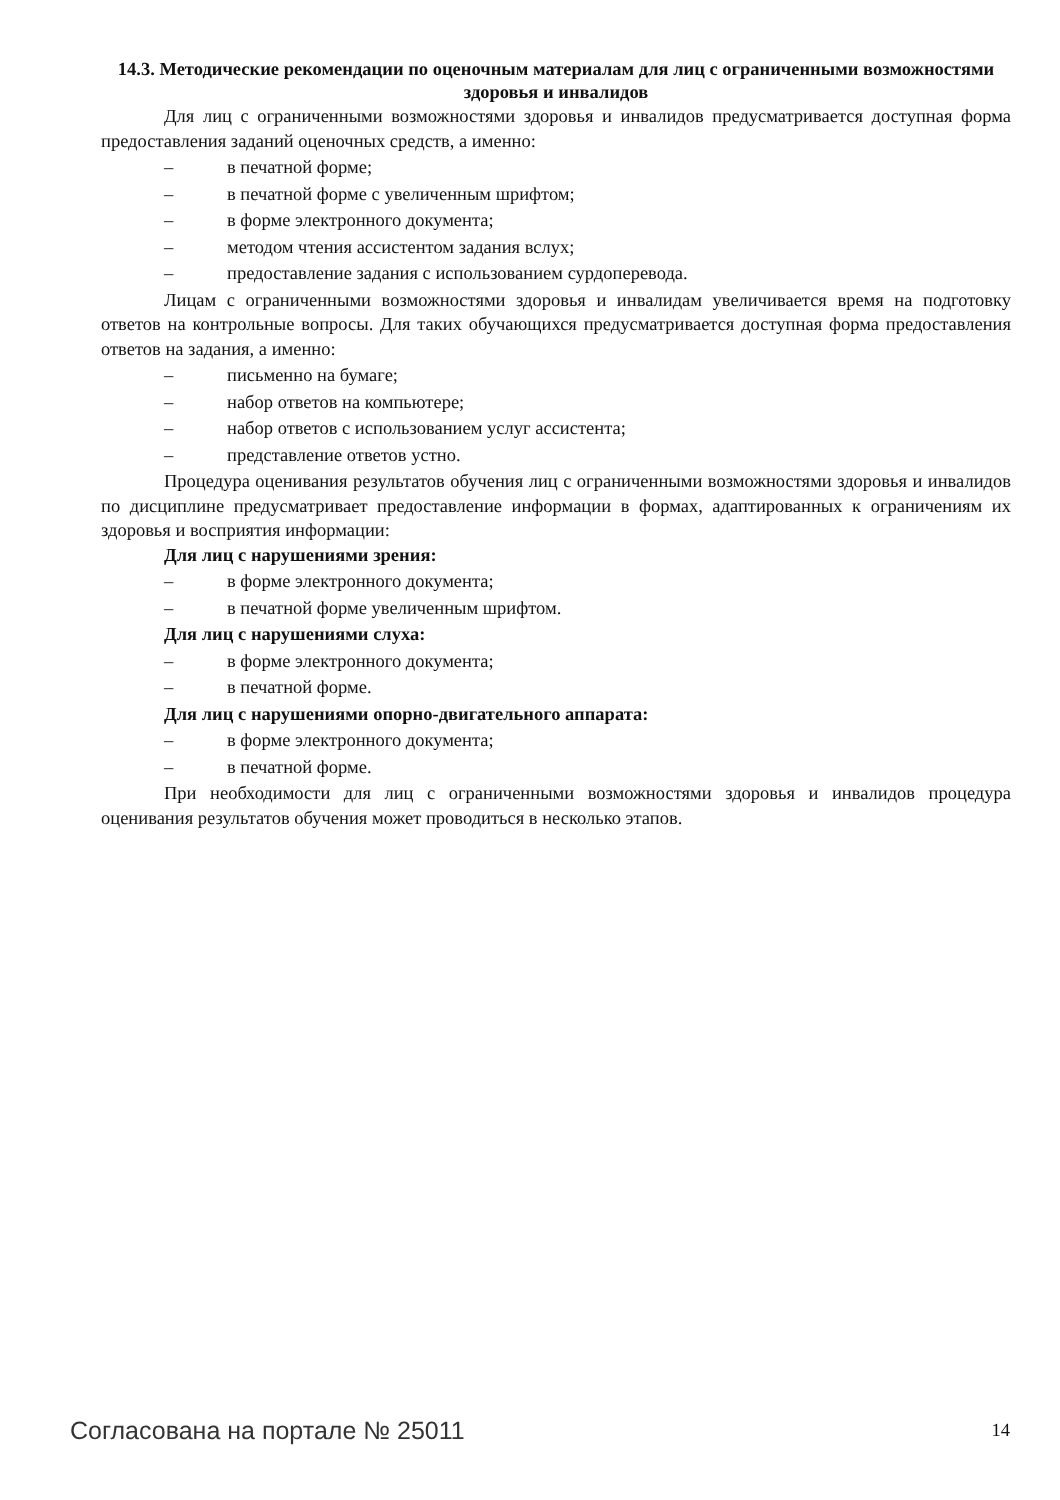14.3. Методические рекомендации по оценочным материалам для лиц с ограниченными возможностями здоровья и инвалидов
Для лиц с ограниченными возможностями здоровья и инвалидов предусматривается доступная форма предоставления заданий оценочных средств, а именно:
– в печатной форме;
– в печатной форме с увеличенным шрифтом;
– в форме электронного документа;
– методом чтения ассистентом задания вслух;
– предоставление задания с использованием сурдоперевода.
Лицам с ограниченными возможностями здоровья и инвалидам увеличивается время на подготовку ответов на контрольные вопросы. Для таких обучающихся предусматривается доступная форма предоставления ответов на задания, а именно:
– письменно на бумаге;
– набор ответов на компьютере;
– набор ответов с использованием услуг ассистента;
– представление ответов устно.
Процедура оценивания результатов обучения лиц с ограниченными возможностями здоровья и инвалидов по дисциплине предусматривает предоставление информации в формах, адаптированных к ограничениям их здоровья и восприятия информации:
Для лиц с нарушениями зрения:
– в форме электронного документа;
– в печатной форме увеличенным шрифтом.
Для лиц с нарушениями слуха:
– в форме электронного документа;
– в печатной форме.
Для лиц с нарушениями опорно-двигательного аппарата:
– в форме электронного документа;
– в печатной форме.
При необходимости для лиц с ограниченными возможностями здоровья и инвалидов процедура оценивания результатов обучения может проводиться в несколько этапов.
Согласована на портале № 25011 14